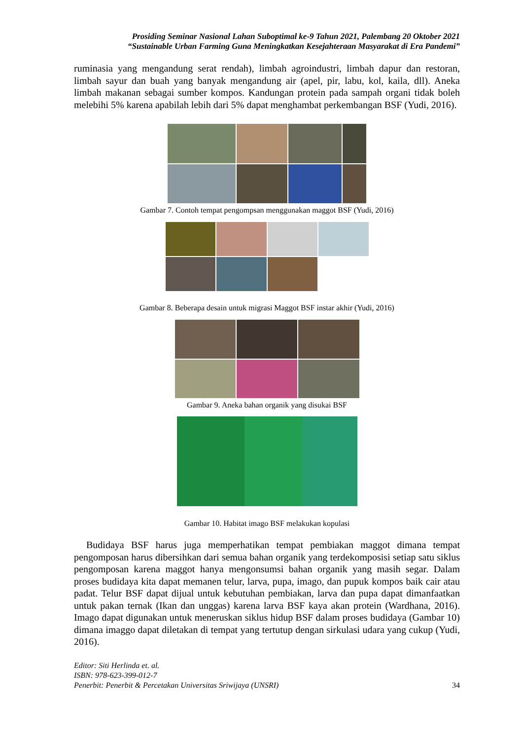Prosiding Seminar Nasional Lahan Suboptimal ke-9 Tahun 2021, Palembang 20 Oktober 2021
“Sustainable Urban Farming Guna Meningkatkan Kesejahteraan Masyarakat di Era Pandemi”
ruminasia yang mengandung serat rendah), limbah agroindustri, limbah dapur dan restoran, limbah sayur dan buah yang banyak mengandung air (apel, pir, labu, kol, kaila, dll). Aneka limbah makanan sebagai sumber kompos. Kandungan protein pada sampah organi tidak boleh melebihi 5% karena apabilah lebih dari 5% dapat menghambat perkembangan BSF (Yudi, 2016).
Gambar 7. Contoh tempat pengompsan menggunakan maggot BSF (Yudi, 2016)
Gambar 8. Beberapa desain untuk migrasi Maggot BSF instar akhir (Yudi, 2016)
Gambar 9. Aneka bahan organik yang disukai BSF
Gambar 10. Habitat imago BSF melakukan kopulasi
Budidaya BSF harus juga memperhatikan tempat pembiakan maggot dimana tempat pengomposan harus dibersihkan dari semua bahan organik yang terdekomposisi setiap satu siklus pengomposan karena maggot hanya mengonsumsi bahan organik yang masih segar. Dalam proses budidaya kita dapat memanen telur, larva, pupa, imago, dan pupuk kompos baik cair atau padat. Telur BSF dapat dijual untuk kebutuhan pembiakan, larva dan pupa dapat dimanfaatkan untuk pakan ternak (Ikan dan unggas) karena larva BSF kaya akan protein (Wardhana, 2016). Imago dapat digunakan untuk meneruskan siklus hidup BSF dalam proses budidaya (Gambar 10) dimana imaggo dapat diletakan di tempat yang tertutup dengan sirkulasi udara yang cukup (Yudi, 2016).
Editor: Siti Herlinda et. al.
ISBN: 978-623-399-012-7
Penerbit: Penerbit & Percetakan Universitas Sriwijaya (UNSRI) 34